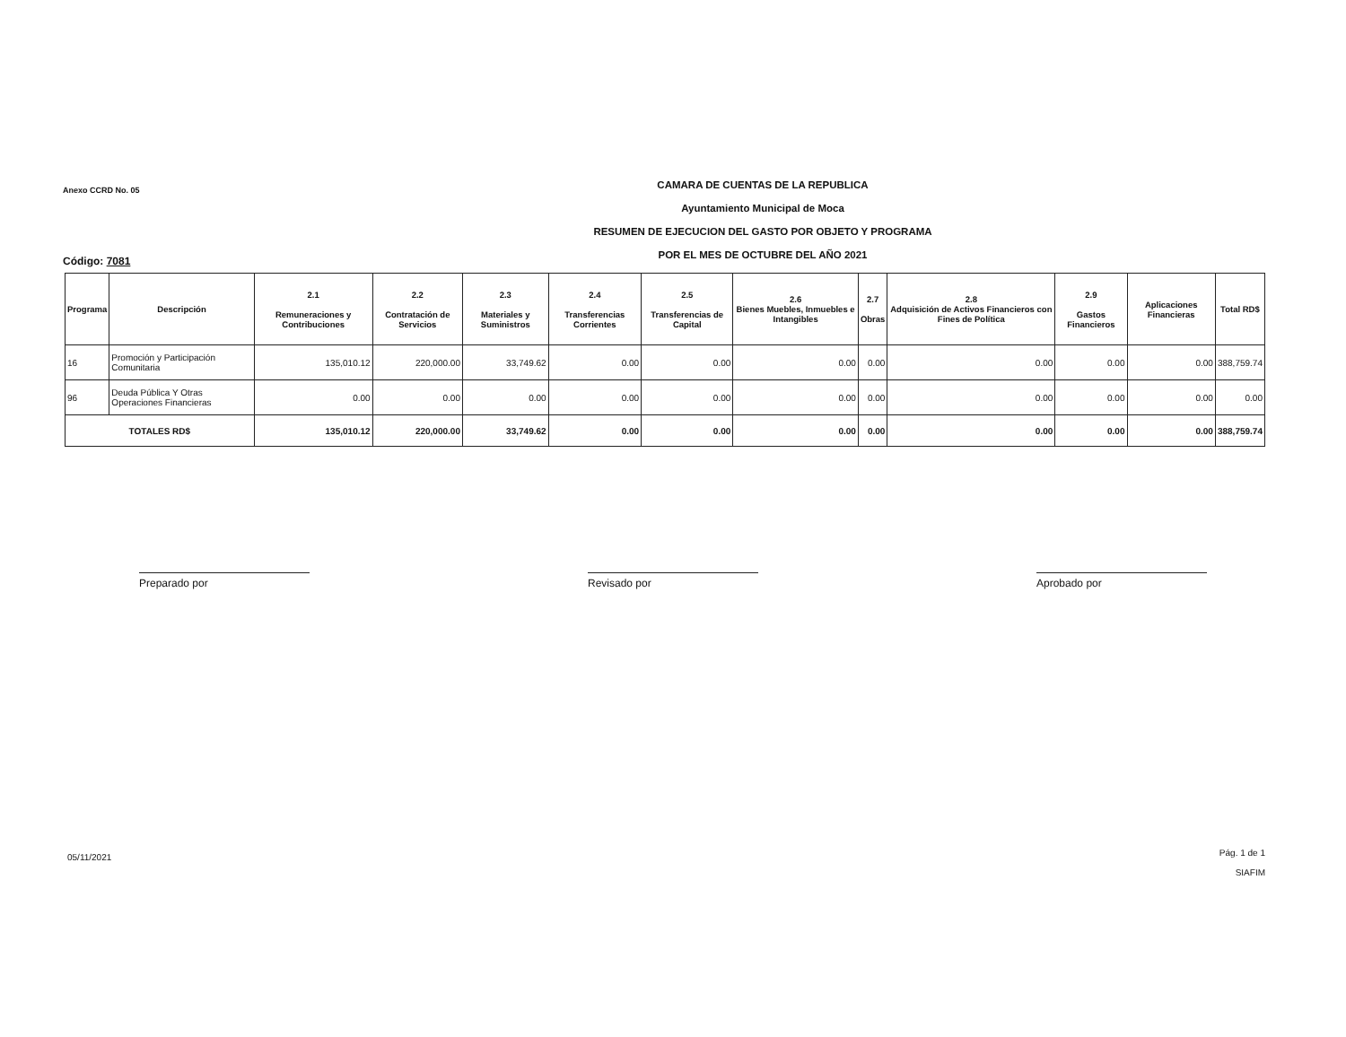Anexo CCRD No. 05
CAMARA DE CUENTAS DE LA REPUBLICA
Ayuntamiento Municipal de Moca
RESUMEN DE EJECUCION DEL GASTO POR OBJETO Y PROGRAMA
POR EL MES DE OCTUBRE DEL AÑO 2021
Código: 7081
| Programa | Descripción | 2.1 Remuneraciones y Contribuciones | 2.2 Contratación de Servicios | 2.3 Materiales y Suministros | 2.4 Transferencias Corrientes | 2.5 Transferencias de Capital | 2.6 Bienes Muebles, Inmuebles e Intangibles | 2.7 Obras | 2.8 Adquisición de Activos Financieros con Fines de Política | 2.9 Gastos Financieros | Aplicaciones Financieras | Total RD$ |
| --- | --- | --- | --- | --- | --- | --- | --- | --- | --- | --- | --- | --- |
| 16 | Promoción y Participación Comunitaria | 135,010.12 | 220,000.00 | 33,749.62 | 0.00 | 0.00 | 0.00 | 0.00 | 0.00 | 0.00 | 0.00 | 388,759.74 |
| 96 | Deuda Pública Y Otras Operaciones Financieras | 0.00 | 0.00 | 0.00 | 0.00 | 0.00 | 0.00 | 0.00 | 0.00 | 0.00 | 0.00 | 0.00 |
| TOTALES RD$ | | 135,010.12 | 220,000.00 | 33,749.62 | 0.00 | 0.00 | 0.00 | 0.00 | 0.00 | 0.00 | 0.00 | 388,759.74 |
Preparado por Revisado por Aprobado por
05/11/2021
Pág. 1 de 1
SIAFIM